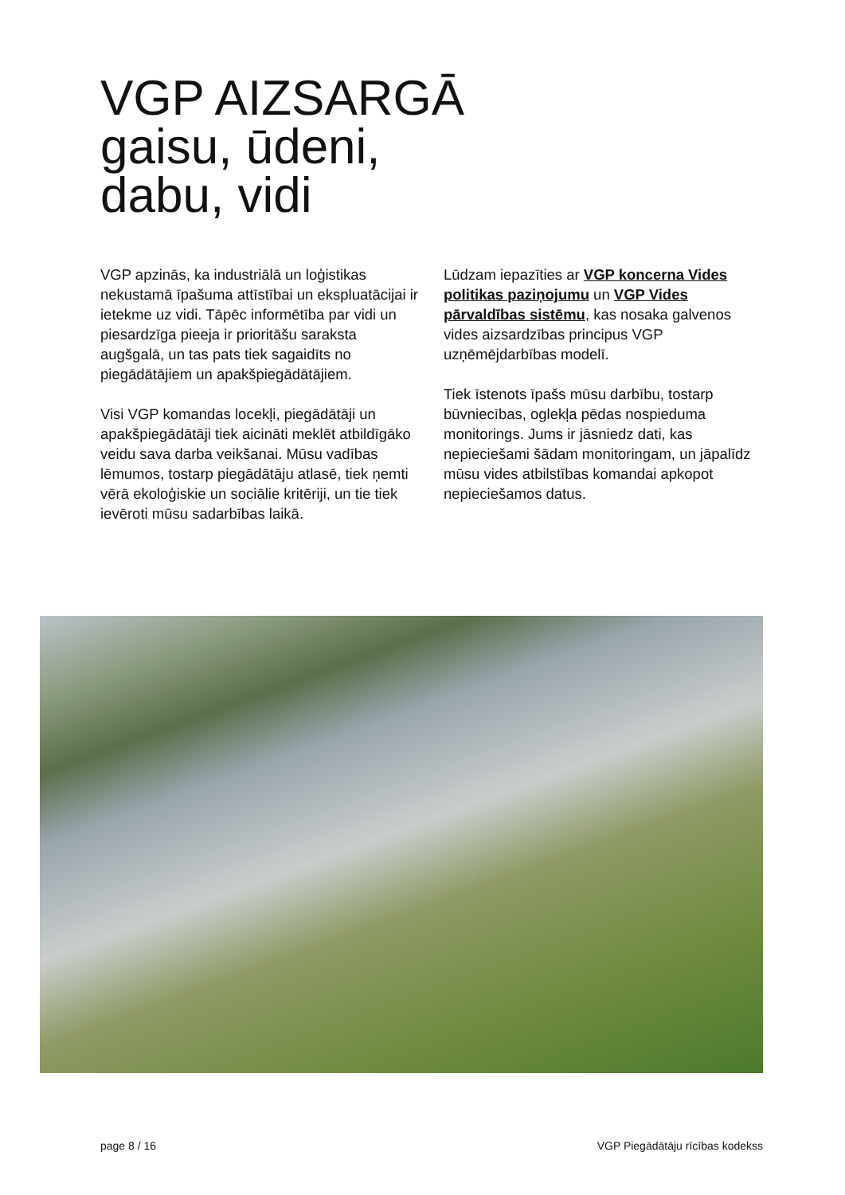VGP AIZSARGĀ
gaisu, ūdeni,
dabu, vidi
VGP apzinās, ka industriālā un loģistikas nekustamā īpašuma attīstībai un ekspluatācijai ir ietekme uz vidi. Tāpēc informētība par vidi un piesardzīga pieeja ir prioritāšu saraksta augšgalā, un tas pats tiek sagaidīts no piegādātājiem un apakšpiegādātājiem.
Visi VGP komandas locekļi, piegādātāji un apakšpiegādātāji tiek aicināti meklēt atbildīgāko veidu sava darba veikšanai. Mūsu vadības lēmumos, tostarp piegādātāju atlasē, tiek ņemti vērā ekoloģiskie un sociālie kritēriji, un tie tiek ievēroti mūsu sadarbības laikā.
Lūdzam iepazīties ar VGP koncerna Vides politikas paziņojumu un VGP Vides pārvaldības sistēmu, kas nosaka galvenos vides aizsardzības principus VGP uzņēmējdarbības modelī.
Tiek īstenots īpašs mūsu darbību, tostarp būvniecības, oglekļa pēdas nospieduma monitorings. Jums ir jāsniedz dati, kas nepieciešami šādam monitoringam, un jāpalīdz mūsu vides atbilstības komandai apkopot nepieciešamos datus.
page 8 / 16 VGP Piegādātāju rīcības kodekss